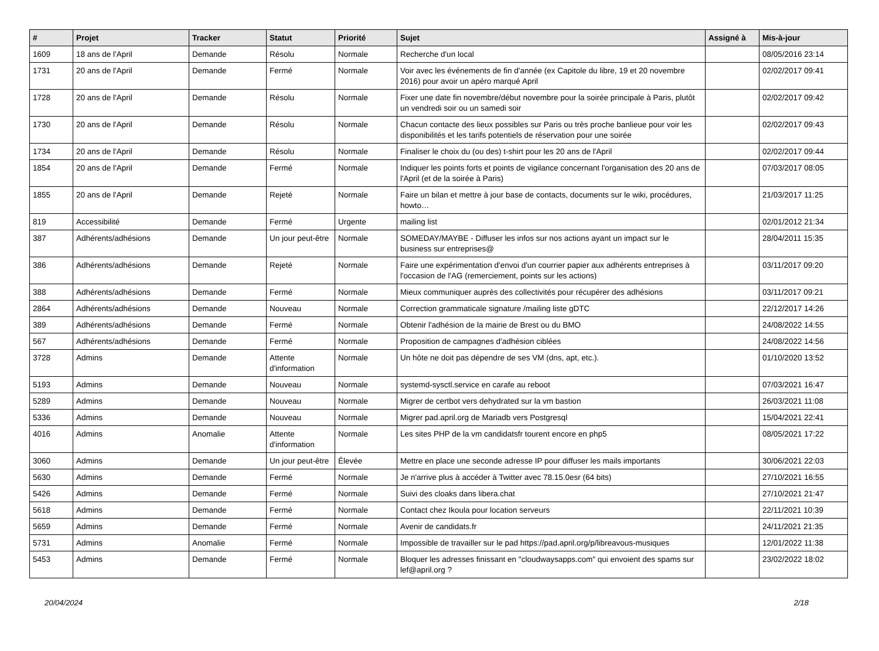| # | Projet | Tracker | Statut | Priorité | Sujet | Assigné à | Mis-à-jour |
| --- | --- | --- | --- | --- | --- | --- | --- |
| 1609 | 18 ans de l'April | Demande | Résolu | Normale | Recherche d'un local | | 08/05/2016 23:14 |
| 1731 | 20 ans de l'April | Demande | Fermé | Normale | Voir avec les événements de fin d'année (ex Capitole du libre, 19 et 20 novembre 2016) pour avoir un apéro marqué April | | 02/02/2017 09:41 |
| 1728 | 20 ans de l'April | Demande | Résolu | Normale | Fixer une date fin novembre/début novembre pour la soirée principale à Paris, plutôt un vendredi soir ou un samedi soir | | 02/02/2017 09:42 |
| 1730 | 20 ans de l'April | Demande | Résolu | Normale | Chacun contacte des lieux possibles sur Paris ou très proche banlieue pour voir les disponibilités et les tarifs potentiels de réservation pour une soirée | | 02/02/2017 09:43 |
| 1734 | 20 ans de l'April | Demande | Résolu | Normale | Finaliser le choix du (ou des) t-shirt pour les 20 ans de l'April | | 02/02/2017 09:44 |
| 1854 | 20 ans de l'April | Demande | Fermé | Normale | Indiquer les points forts et points de vigilance concernant l'organisation des 20 ans de l'April (et de la soirée à Paris) | | 07/03/2017 08:05 |
| 1855 | 20 ans de l'April | Demande | Rejeté | Normale | Faire un bilan et mettre à jour base de contacts, documents sur le wiki, procédures, howto… | | 21/03/2017 11:25 |
| 819 | Accessibilité | Demande | Fermé | Urgente | mailing list | | 02/01/2012 21:34 |
| 387 | Adhérents/adhésions | Demande | Un jour peut-être | Normale | SOMEDAY/MAYBE - Diffuser les infos sur nos actions ayant un impact sur le business sur entreprises@ | | 28/04/2011 15:35 |
| 386 | Adhérents/adhésions | Demande | Rejeté | Normale | Faire une expérimentation d'envoi d'un courrier papier aux adhérents entreprises à l'occasion de l'AG (remerciement, points sur les actions) | | 03/11/2017 09:20 |
| 388 | Adhérents/adhésions | Demande | Fermé | Normale | Mieux communiquer auprès des collectivités pour récupérer des adhésions | | 03/11/2017 09:21 |
| 2864 | Adhérents/adhésions | Demande | Nouveau | Normale | Correction grammaticale signature /mailing liste gDTC | | 22/12/2017 14:26 |
| 389 | Adhérents/adhésions | Demande | Fermé | Normale | Obtenir l'adhésion de la mairie de Brest ou du BMO | | 24/08/2022 14:55 |
| 567 | Adhérents/adhésions | Demande | Fermé | Normale | Proposition de campagnes d'adhésion ciblées | | 24/08/2022 14:56 |
| 3728 | Admins | Demande | Attente d'information | Normale | Un hôte ne doit pas dépendre de ses VM (dns, apt, etc.). | | 01/10/2020 13:52 |
| 5193 | Admins | Demande | Nouveau | Normale | systemd-sysctl.service en carafe au reboot | | 07/03/2021 16:47 |
| 5289 | Admins | Demande | Nouveau | Normale | Migrer de certbot vers dehydrated sur la vm bastion | | 26/03/2021 11:08 |
| 5336 | Admins | Demande | Nouveau | Normale | Migrer pad.april.org de Mariadb vers Postgresql | | 15/04/2021 22:41 |
| 4016 | Admins | Anomalie | Attente d'information | Normale | Les sites PHP de la vm candidatsfr tourent encore en php5 | | 08/05/2021 17:22 |
| 3060 | Admins | Demande | Un jour peut-être | Élevée | Mettre en place une seconde adresse IP pour diffuser les mails importants | | 30/06/2021 22:03 |
| 5630 | Admins | Demande | Fermé | Normale | Je n'arrive plus à accéder à Twitter avec 78.15.0esr (64 bits) | | 27/10/2021 16:55 |
| 5426 | Admins | Demande | Fermé | Normale | Suivi des cloaks dans libera.chat | | 27/10/2021 21:47 |
| 5618 | Admins | Demande | Fermé | Normale | Contact chez Ikoula pour location serveurs | | 22/11/2021 10:39 |
| 5659 | Admins | Demande | Fermé | Normale | Avenir de candidats.fr | | 24/11/2021 21:35 |
| 5731 | Admins | Anomalie | Fermé | Normale | Impossible de travailler sur le pad https://pad.april.org/p/libreavous-musiques | | 12/01/2022 11:38 |
| 5453 | Admins | Demande | Fermé | Normale | Bloquer les adresses finissant en "cloudwaysapps.com" qui envoient des spams sur lef@april.org ? | | 23/02/2022 18:02 |
20/04/2024 2/18